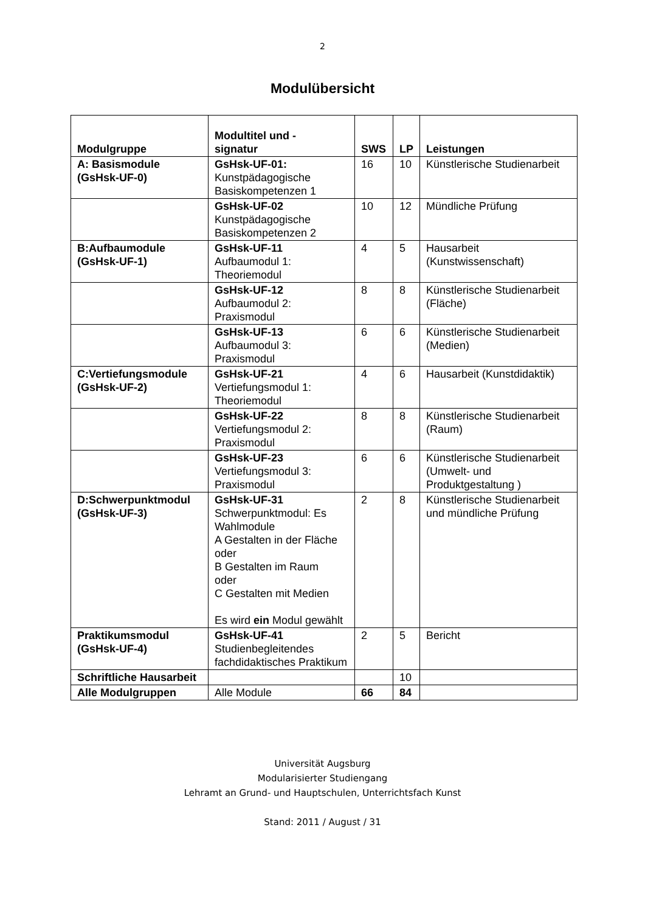2
Modulübersicht
| Modulgruppe | Modultitel und - signatur | SWS | LP | Leistungen |
| --- | --- | --- | --- | --- |
| A: Basismodule (GsHsk-UF-0) | GsHsk-UF-01: Kunstpädagogische Basiskompetenzen 1 | 16 | 10 | Künstlerische Studienarbeit |
| | GsHsk-UF-02 Kunstpädagogische Basiskompetenzen 2 | 10 | 12 | Mündliche Prüfung |
| B:Aufbaumodule (GsHsk-UF-1) | GsHsk-UF-11 Aufbaumodul 1: Theoriemodul | 4 | 5 | Hausarbeit (Kunstwissenschaft) |
| | GsHsk-UF-12 Aufbaumodul 2: Praxismodul | 8 | 8 | Künstlerische Studienarbeit (Fläche) |
| | GsHsk-UF-13 Aufbaumodul 3: Praxismodul | 6 | 6 | Künstlerische Studienarbeit (Medien) |
| C:Vertiefungsmodule (GsHsk-UF-2) | GsHsk-UF-21 Vertiefungsmodul 1: Theoriemodul | 4 | 6 | Hausarbeit (Kunstdidaktik) |
| | GsHsk-UF-22 Vertiefungsmodul 2: Praxismodul | 8 | 8 | Künstlerische Studienarbeit (Raum) |
| | GsHsk-UF-23 Vertiefungsmodul 3: Praxismodul | 6 | 6 | Künstlerische Studienarbeit (Umwelt- und Produktgestaltung ) |
| D:Schwerpunktmodul (GsHsk-UF-3) | GsHsk-UF-31 Schwerpunktmodul: Es Wahlmodule A Gestalten in der Fläche oder B Gestalten im Raum oder C Gestalten mit Medien Es wird ein Modul gewählt | 2 | 8 | Künstlerische Studienarbeit und mündliche Prüfung |
| Praktikumsmodul (GsHsk-UF-4) | GsHsk-UF-41 Studienbegleitendes fachdidaktisches Praktikum | 2 | 5 | Bericht |
| Schriftliche Hausarbeit | | | 10 | |
| Alle Modulgruppen | Alle Module | 66 | 84 | |
Universität Augsburg
Modularisierter Studiengang
Lehramt an Grund- und Hauptschulen, Unterrichtsfach Kunst
Stand: 2011 / August / 31